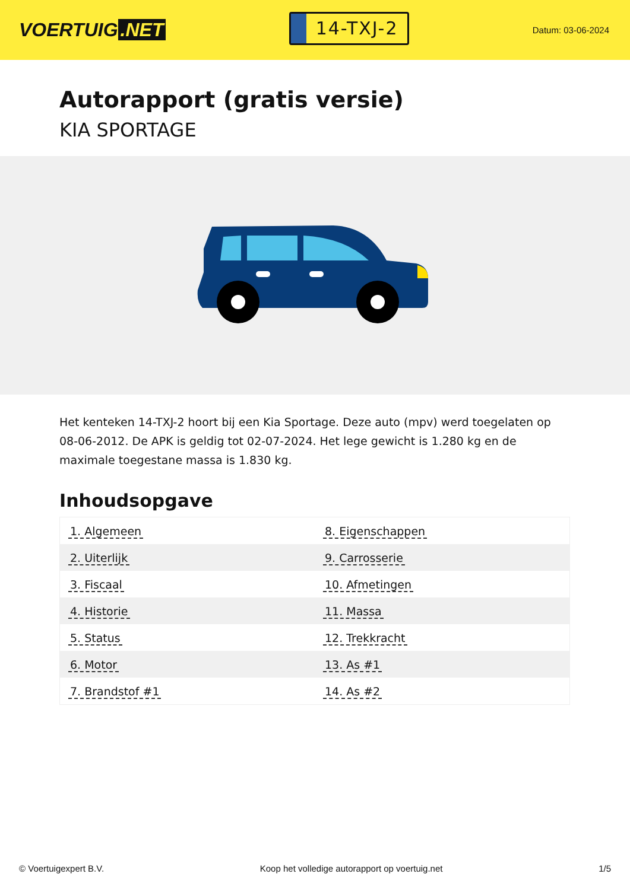VOERTUIG.NET
14-TXJ-2
Datum: 03-06-2024
Autorapport (gratis versie)
KIA SPORTAGE
Het kenteken 14-TXJ-2 hoort bij een Kia Sportage. Deze auto (mpv) werd toegelaten op 08-06-2012. De APK is geldig tot 02-07-2024. Het lege gewicht is 1.280 kg en de maximale toegestane massa is 1.830 kg.
Inhoudsopgave
| 1. Algemeen | 8. Eigenschappen |
| 2. Uiterlijk | 9. Carrosserie |
| 3. Fiscaal | 10. Afmetingen |
| 4. Historie | 11. Massa |
| 5. Status | 12. Trekkracht |
| 6. Motor | 13. As #1 |
| 7. Brandstof #1 | 14. As #2 |
© Voertuigexpert B.V. Koop het volledige autorapport op voertuig.net 1/5